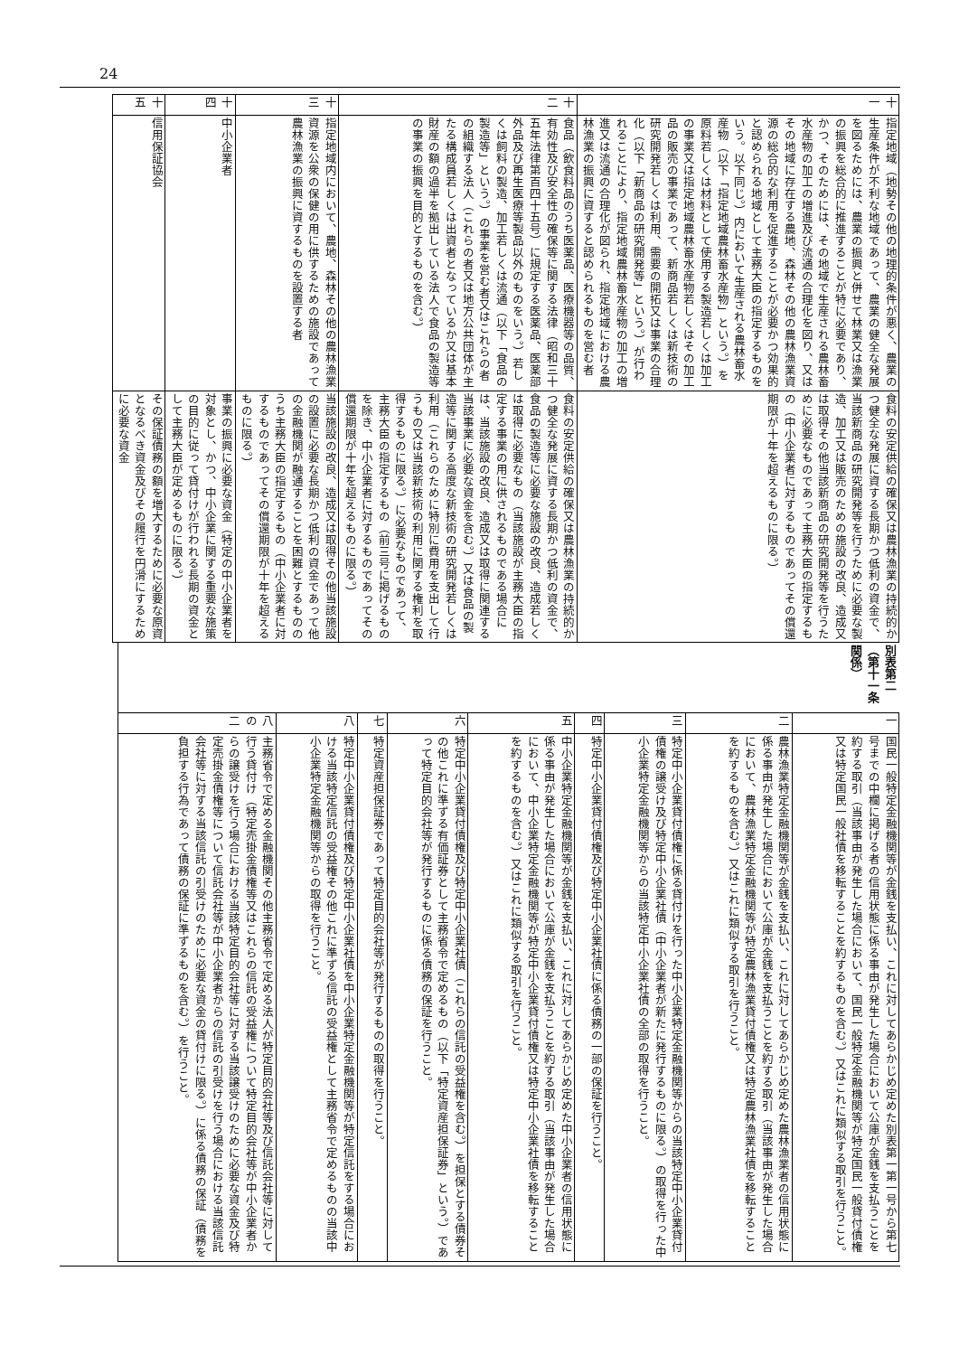24
| 十一 | 指定地域（地勢その他の地理的条件が悪く、農業の生産条件が不利な地域であって、農業の健全な発展を図るためには、農業の振興と併せて林業又は漁業の振興を総合的に推進することが特に必要であり、かつ、そのためには、その地域で生産される農林畜水産物の加工の増進及び流通の合理化を図り、又はその地域に存在する農地、森林その他の農林漁業資源の総合的な利用を促進することが必要かつ効果的と認められる地域として主務大臣の指定するものをいう。以下同じ。）内において生産される農林畜水産物（以下「指定地域農林畜水産物」という。）を原料若しくは材料として使用する製造若しくは加工の事業又は指定地域農林畜水産物若しくはその加工品の販売の事業であって、新商品若しくは新技術の研究開発若しくは利用、需要の開拓又は事業の合理化（以下「新商品の研究開発等」という。）が行われることにより、指定地域農林畜水産物の加工の増進又は流通の合理化が図られ、指定地域における農林漁業の振興に資すると認められるものを営む者 | 食料の安定供給の確保又は農林漁業の持続的かつ健全な発展に資する長期かつ低利の資金で、当該新商品の研究開発等を行うために必要な製造、加工又は販売のための施設の改良、造成又は取得その他当該新商品の研究開発等を行うために必要なものであって主務大臣の指定するもの（中小企業者に対するものであってその償還期限が十年を超えるものに限る。） |
| 十二 | 食品（飲食料品のうち医薬品、医療機器等の品質、有効性及び安全性の確保等に関する法律（昭和三十五年法律第百四十五号）に規定する医薬品、医薬部外品及び再生医療等製品以外のものをいう。）若しくは飼料の製造、加工若しくは流通（以下「食品の製造等」という。）の事業を営む者又はこれらの者の組織する法人（これらの者又は地方公共団体が主たる構成員若しくは出資者となっているか又は基本財産の額の過半を拠出している法人で食品の製造等の事業の振興を目的とするものを含む。） | 食料の安定供給の確保又は農林漁業の持続的かつ健全な発展に資する長期かつ低利の資金で、食品の製造等に必要な施設の改良、造成若しくは取得に必要なもの（当該施設が主務大臣の指定する事業の用に供されるものである場合には、当該施設の改良、造成又は取得に関連する当該事業に必要な資金を含む。）又は食品の製造等に関する高度な新技術の研究開発若しくは利用（これらのために特別に費用を支出して行うもの又は当該新技術の利用に関する権利を取得するものに限る。）に必要なものであって、主務大臣の指定するもの（前三号に掲げるものを除き、中小企業者に対するものであってその償還期限が十年を超えるものに限る。） |
| 十三 | 指定地域内において、農地、森林その他の農林漁業資源を公衆の保健の用に供するための施設であって農林漁業の振興に資するものを設置する者 | 当該施設の改良、造成又は取得その他当該施設の設置に必要な長期かつ低利の資金であって他の金融機関が融通することを困難とするもののうち主務大臣の指定するもの（中小企業者に対するものであってその償還期限が十年を超えるものに限る。） |
| 十四 | 中小企業者 | 事業の振興に必要な資金（特定の中小企業者を対象とし、かつ、中小企業に関する重要な施策の目的に従って貸付けが行われる長期の資金として主務大臣が定めるものに限る。） |
| 十五 | 信用保証協会 | その保証債務の額を増大するために必要な原資となるべき資金及びその履行を円滑にするために必要な資金 |
別表第二（第十一条関係）
| 一 | 国民一般特定金融機関等が金銭を支払い、これに対してあらかじめ定めた別表第一第一号から第七号までの中欄に掲げる者の信用状態に係る事由が発生した場合において公庫が金銭を支払うことを約する取引（当該事由が発生した場合において、国民一般特定金融機関等が特定国民一般貸付債権又は特定国民一般社債を移転することを約するものを含む。）又はこれに類似する取引を行うこと。 |
| 二 | 農林漁業特定金融機関等が金銭を支払い、これに対してあらかじめ定めた農林漁業者の信用状態に係る事由が発生した場合において公庫が金銭を支払うことを約する取引（当該事由が発生した場合において、農林漁業特定金融機関等が特定農林漁業貸付債権又は特定農林漁業社債を移転することを約するものを含む。）又はこれに類似する取引を行うこと。 |
| 三 | 特定中小企業貸付債権に係る貸付けを行った中小企業特定金融機関等からの当該特定中小企業貸付債権の譲受け及び特定中小企業社債（中小企業者が新たに発行するものに限る。）の取得を行った中小企業特定金融機関等からの当該特定中小企業社債の全部の取得を行うこと。 |
| 四 | 特定中小企業貸付債権及び特定中小企業社債に係る債務の一部の保証を行うこと。 |
| 五 | 中小企業特定金融機関等が金銭を支払い、これに対してあらかじめ定めた中小企業者の信用状態に係る事由が発生した場合において公庫が金銭を支払うことを約する取引（当該事由が発生した場合において、中小企業特定金融機関等が特定中小企業貸付債権又は特定中小企業社債を移転することを約するものを含む。）又はこれに類似する取引を行うこと。 |
| 六 | 特定中小企業貸付債権及び特定中小企業社債（これらの信託の受益権を含む。）を担保とする債券その他これに準ずる有価証券として主務省令で定めるもの（以下「特定資産担保証券」という。）であって特定目的会社等が発行するものに係る債務の保証を行うこと。 |
| 七 | 特定資産担保証券であって特定目的会社等が発行するものの取得を行うこと。 |
| 八 | 特定中小企業貸付債権及び特定中小企業社債を中小企業特定金融機関等が特定信託をする場合における当該特定信託の受益権その他これに準ずる信託の受益権として主務省令で定めるものの当該中小企業特定金融機関等からの取得を行うこと。 |
| 八の二 | 主務省令で定める金融機関その他主務省令で定める法人が特定目的会社等及び信託会社等に対して行う貸付け（特定売掛金債権等又はこれらの信託の受益権について特定目的会社等が中小企業者からの譲受けを行う場合における当該特定目的会社等に対する当該譲受けのために必要な資金及び特定売掛金債権等について信託会社等が中小企業者からの信託の引受けを行う場合における当該信託会社等に対する当該信託の引受けのために必要な資金の貸付けに限る。）に係る債務の保証（債務を負担する行為であって債務の保証に準ずるものを含む。）を行うこと。 |